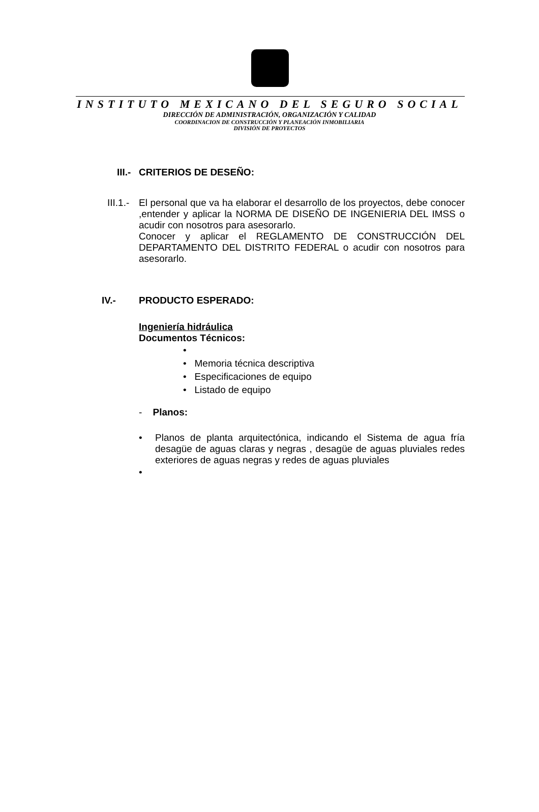INSTITUTO MEXICANO DEL SEGURO SOCIAL
DIRECCIÓN DE ADMINISTRACIÓN, ORGANIZACIÓN Y CALIDAD
COORDINACION DE CONSTRUCCIÓN Y PLANEACIÓN INMOBILIARIA
DIVISIÓN DE PROYECTOS
III.- CRITERIOS DE DESEÑO:
III.1.-
El personal que va ha elaborar el desarrollo de los proyectos, debe conocer ,entender y aplicar la NORMA DE DISEÑO DE INGENIERIA DEL IMSS o acudir con nosotros para asesorarlo.
Conocer y aplicar el REGLAMENTO DE CONSTRUCCIÓN DEL DEPARTAMENTO DEL DISTRITO FEDERAL o acudir con nosotros para asesorarlo.
IV.- PRODUCTO ESPERADO:
Ingeniería hidráulica
Documentos Técnicos:
•
• Memoria técnica descriptiva
• Especificaciones de equipo
• Listado de equipo
- Planos:
• Planos de planta arquitectónica, indicando el Sistema de agua fría desagüe de aguas claras y negras , desagüe de aguas pluviales redes exteriores de aguas negras y redes de aguas pluviales
•